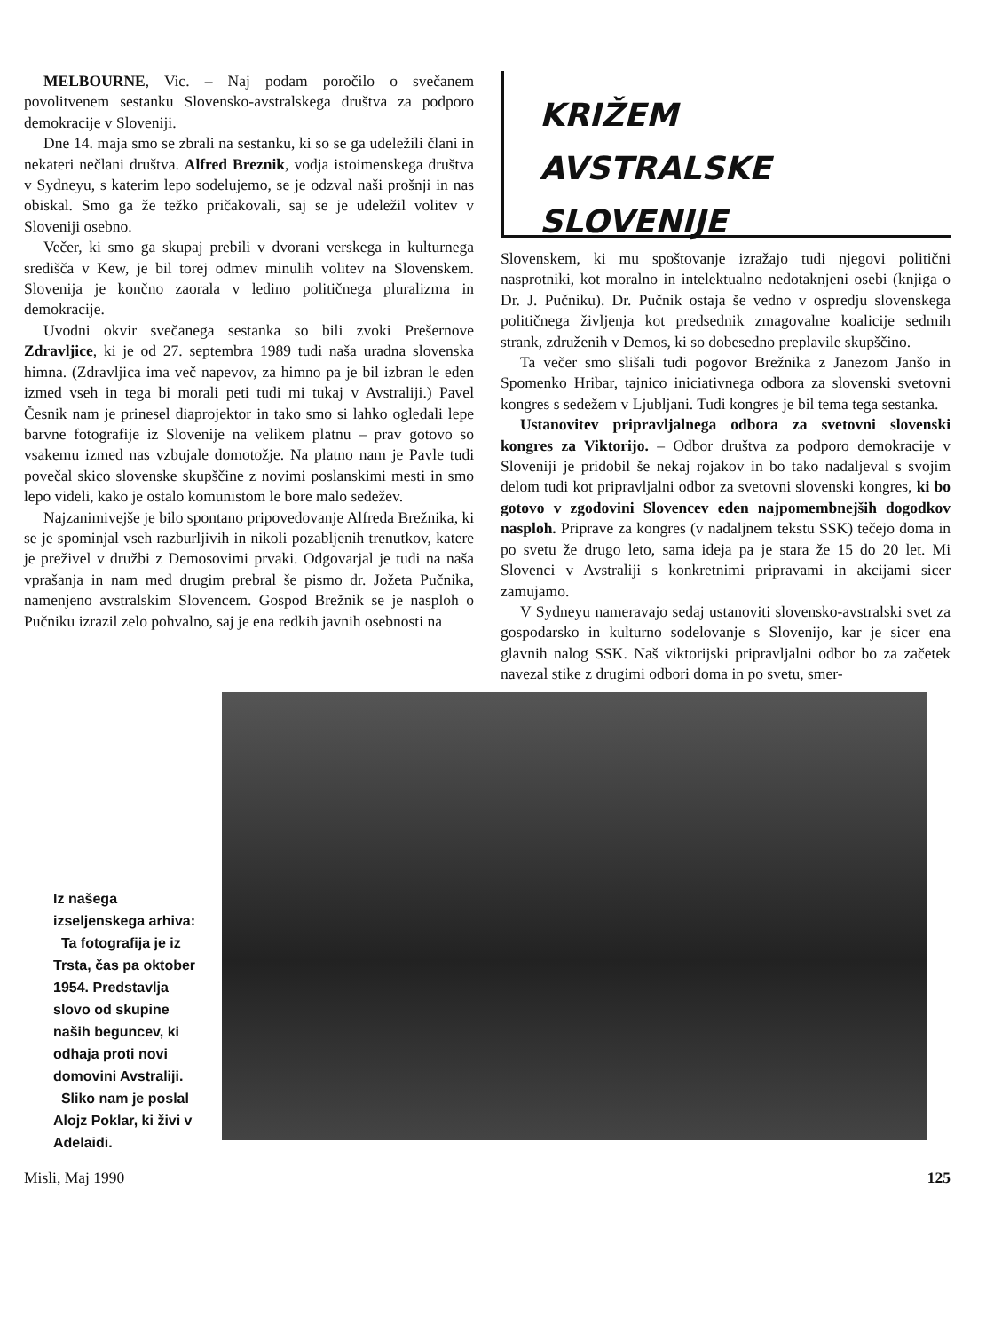MELBOURNE, Vic. – Naj podam poročilo o svečanem povolitvenem sestanku Slovensko-avstralskega društva za podporo demokracije v Sloveniji.
Dne 14. maja smo se zbrali na sestanku, ki so se ga udeležili člani in nekateri nečlani društva. Alfred Breznik, vodja istoimenskega društva v Sydneyu, s katerim lepo sodelujemo, se je odzval naši prošnji in nas obiskal. Smo ga že težko pričakovali, saj se je udeležil volitev v Sloveniji osebno.
Večer, ki smo ga skupaj prebili v dvorani verskega in kulturnega središča v Kew, je bil torej odmev minulih volitev na Slovenskem. Slovenija je končno zaorala v ledino političnega pluralizma in demokracije.
Uvodni okvir svečanega sestanka so bili zvoki Prešernove Zdravljice, ki je od 27. septembra 1989 tudi naša uradna slovenska himna. (Zdravljica ima več napevov, za himno pa je bil izbran le eden izmed vseh in tega bi morali peti tudi mi tukaj v Avstraliji.) Pavel Česnik nam je prinesel diaprojektor in tako smo si lahko ogledali lepe barvne fotografije iz Slovenije na velikem platnu – prav gotovo so vsakemu izmed nas vzbujale domotožje. Na platno nam je Pavle tudi povečal skico slovenske skupščine z novimi poslanskimi mesti in smo lepo videli, kako je ostalo komunistom le bore malo sedežev.
Najzanimivejše je bilo spontano pripovedovanje Alfreda Brežnika, ki se je spominjal vseh razburljivih in nikoli pozabljenih trenutkov, katere je preživel v družbi z Demosovimi prvaki. Odgovarjal je tudi na naša vprašanja in nam med drugim prebral še pismo dr. Jožeta Pučnika, namenjeno avstralskim Slovencem. Gospod Brežnik se je nasploh o Pučniku izrazil zelo pohvalno, saj je ena redkih javnih osebnosti na
KRIŽEM
AVSTRALSKE SLOVENIJE
Slovenskem, ki mu spoštovanje izražajo tudi njegovi politični nasprotniki, kot moralno in intelektualno nedotaknjeni osebi (knjiga o Dr. J. Pučniku). Dr. Pučnik ostaja še vedno v ospredju slovenskega političnega življenja kot predsednik zmagovalne koalicije sedmih strank, združenih v Demos, ki so dobesedno preplavile skupščino.
Ta večer smo slišali tudi pogovor Brežnika z Janezom Janšo in Spomenko Hribar, tajnico iniciativnega odbora za slovenski svetovni kongres s sedežem v Ljubljani. Tudi kongres je bil tema tega sestanka.
Ustanovitev pripravljalnega odbora za svetovni slovenski kongres za Viktorijo. – Odbor društva za podporo demokracije v Sloveniji je pridobil še nekaj rojakov in bo tako nadaljeval s svojim delom tudi kot pripravljalni odbor za svetovni slovenski kongres, ki bo gotovo v zgodovini Slovencev eden najpomembnejših dogodkov nasploh. Priprave za kongres (v nadaljnem tekstu SSK) tečejo doma in po svetu že drugo leto, sama ideja pa je stara že 15 do 20 let. Mi Slovenci v Avstraliji s konkretnimi pripravami in akcijami sicer zamujamo.
V Sydneyu nameravajo sedaj ustanoviti slovensko-avstralski svet za gospodarsko in kulturno sodelovanje s Slovenijo, kar je sicer ena glavnih nalog SSK. Naš viktorijski pripravljalni odbor bo za začetek navezal stike z drugimi odbori doma in po svetu, smer-
Iz našega izseljenskega arhiva:
Ta fotografija je iz Trsta, čas pa oktober 1954. Predstavlja slovo od skupine naših beguncev, ki odhaja proti novi domovini Avstraliji.
Sliko nam je poslal Alojz Poklar, ki živi v Adelaidi.
Misli, Maj 1990 125